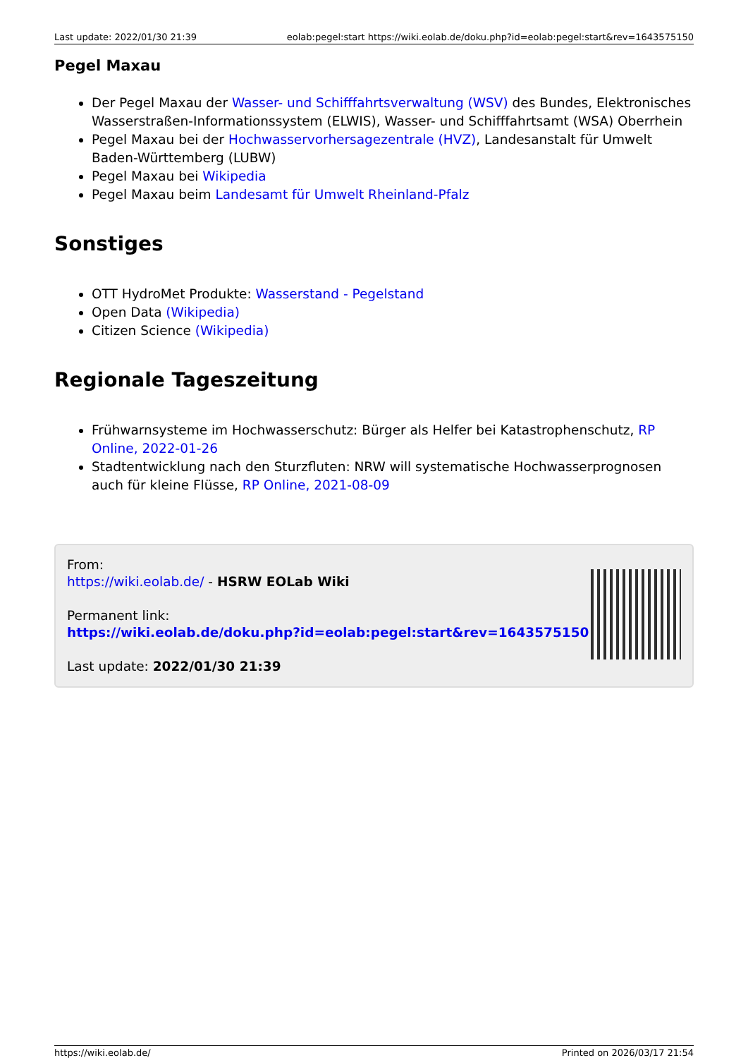Last update: 2022/01/30 21:39 eolab:pegel:start https://wiki.eolab.de/doku.php?id=eolab:pegel:start&rev=1643575150
Pegel Maxau
Der Pegel Maxau der Wasser- und Schifffahrtsverwaltung (WSV) des Bundes, Elektronisches Wasserstraßen-Informationssystem (ELWIS), Wasser- und Schifffahrtsamt (WSA) Oberrhein
Pegel Maxau bei der Hochwasservorhersagezentrale (HVZ), Landesanstalt für Umwelt Baden-Württemberg (LUBW)
Pegel Maxau bei Wikipedia
Pegel Maxau beim Landesamt für Umwelt Rheinland-Pfalz
Sonstiges
OTT HydroMet Produkte: Wasserstand - Pegelstand
Open Data (Wikipedia)
Citizen Science (Wikipedia)
Regionale Tageszeitung
Frühwarnsysteme im Hochwasserschutz: Bürger als Helfer bei Katastrophenschutz, RP Online, 2022-01-26
Stadtentwicklung nach den Sturzfluten: NRW will systematische Hochwasserprognosen auch für kleine Flüsse, RP Online, 2021-08-09
From:
https://wiki.eolab.de/ - HSRW EOLab Wiki
Permanent link:
https://wiki.eolab.de/doku.php?id=eolab:pegel:start&rev=1643575150
Last update: 2022/01/30 21:39
https://wiki.eolab.de/ Printed on 2026/03/17 21:54